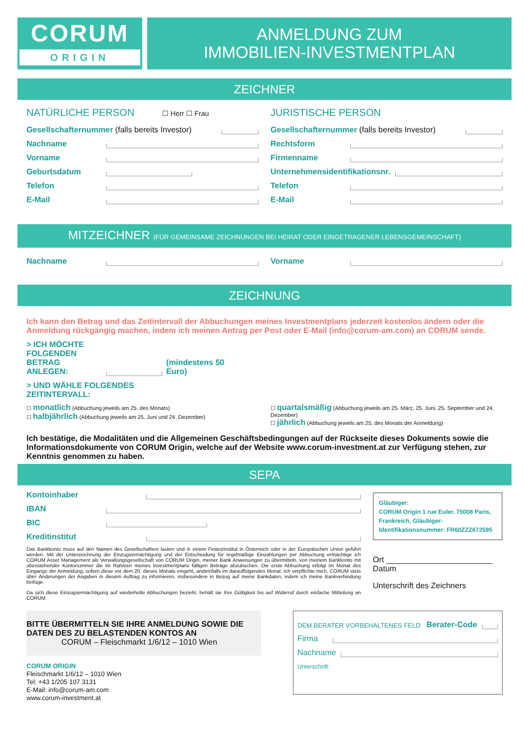CORUM
ORIGIN
ANMELDUNG ZUM
IMMOBILIEN-INVESTMENTPLAN
ZEICHNER
NATÜRLICHE PERSON ☐ Herr ☐ Frau
Gesellschafternummer (falls bereits Investor)
Nachname
Vorname
Geburtsdatum
Telefon
E-Mail
JURISTISCHE PERSON
Gesellschafternummer (falls bereits Investor)
Rechtsform
Firmenname
Unternehmensidentifikationsnr.
Telefon
E-Mail
MITZEICHNER (FÜR GEMEINSAME ZEICHNUNGEN BEI HEIRAT ODER EINGETRAGENER LEBENSGEMEINSCHAFT)
Nachname Vorname
ZEICHNUNG
Ich kann den Betrag und das Zeitintervall der Abbuchungen meines Investmentplans jederzeit kostenlos ändern oder die Anmeldung rückgängig machen, indem ich meinen Antrag per Post oder E-Mail (info@corum-am.com) an CORUM sende.
> ICH MÖCHTE FOLGENDEN BETRAG ANLEGEN: (mindestens 50 Euro)
> UND WÄHLE FOLGENDES
ZEITINTERVALL:
☐ monatlich (Abbuchung jeweils am 25. des Monats)
☐ halbjährlich (Abbuchung jeweils am 25. Juni und 24. Dezember)
☐ quartalsmäßig (Abbuchung jeweils am 25. März, 25. Juni, 25. September und 24. Dezember)
☐ jährlich (Abbuchung jeweils am 25. des Monats der Anmeldung)
Ich bestätige, die Modalitäten und die Allgemeinen Geschäftsbedingungen auf der Rückseite dieses Dokuments sowie die Informationsdokumente von CORUM Origin, welche auf der Website www.corum-investment.at zur Verfügung stehen, zur Kenntnis genommen zu haben.
SEPA
Kontoinhaber
IBAN
BIC
Kreditinstitut
Das Bankkonto muss auf den Namen des Gesellschafters lauten und in einem Finanzinstitut in Österreich oder in der Europäischen Union geführt werden. Mit der Unterzeichnung der Einzugsermächtigung und der Entscheidung für regelmäßige Einzahlungen per Abbuchung ermächtige ich CORUM Asset Management als Verwaltungsgesellschaft von CORUM Origin, meiner Bank Anweisungen zu übermitteln, von meinem Bankkonto mit obenstehender Kontonummer die im Rahmen meines Investmentplans fälligen Beträge abzubuchen. Die erste Abbuchung erfolgt im Monat des Eingangs der Anmeldung, sofern diese vor dem 20. dieses Monats eingeht, andernfalls im darauffolgenden Monat. Ich verpflichte mich, CORUM stets über Änderungen der Angaben in diesem Auftrag zu informieren, insbesondere in Bezug auf meine Bankdaten, indem ich meine Bankverbindung beifüge.
Da sich diese Einzugsermächtigung auf wiederholte Abbuchungen bezieht, behält sie ihre Gültigkeit bis auf Widerruf durch einfache Mitteilung an CORUM.
Gläubiger:
CORUM Origin 1 rue Euler, 75008 Paris, Frankreich, Gläubiger-Identifikationsnummer: FR60ZZZ672595
Ort ________________________ Datum
Unterschrift des Zeichners
BITTE ÜBERMITTELN SIE IHRE ANMELDUNG SOWIE DIE DATEN DES ZU BELASTENDEN KONTOS AN
CORUM – Fleischmarkt 1/6/12 – 1010 Wien
CORUM ORIGIN
Fleischmarkt 1/6/12 – 1010 Wien
Tel: +43 1/205 107 3131
E-Mail: info@corum-am.com
www.corum-investment.at
DEM BERATER VORBEHALTENES FELD Berater-Code
Firma
Nachname
Unterschrift: